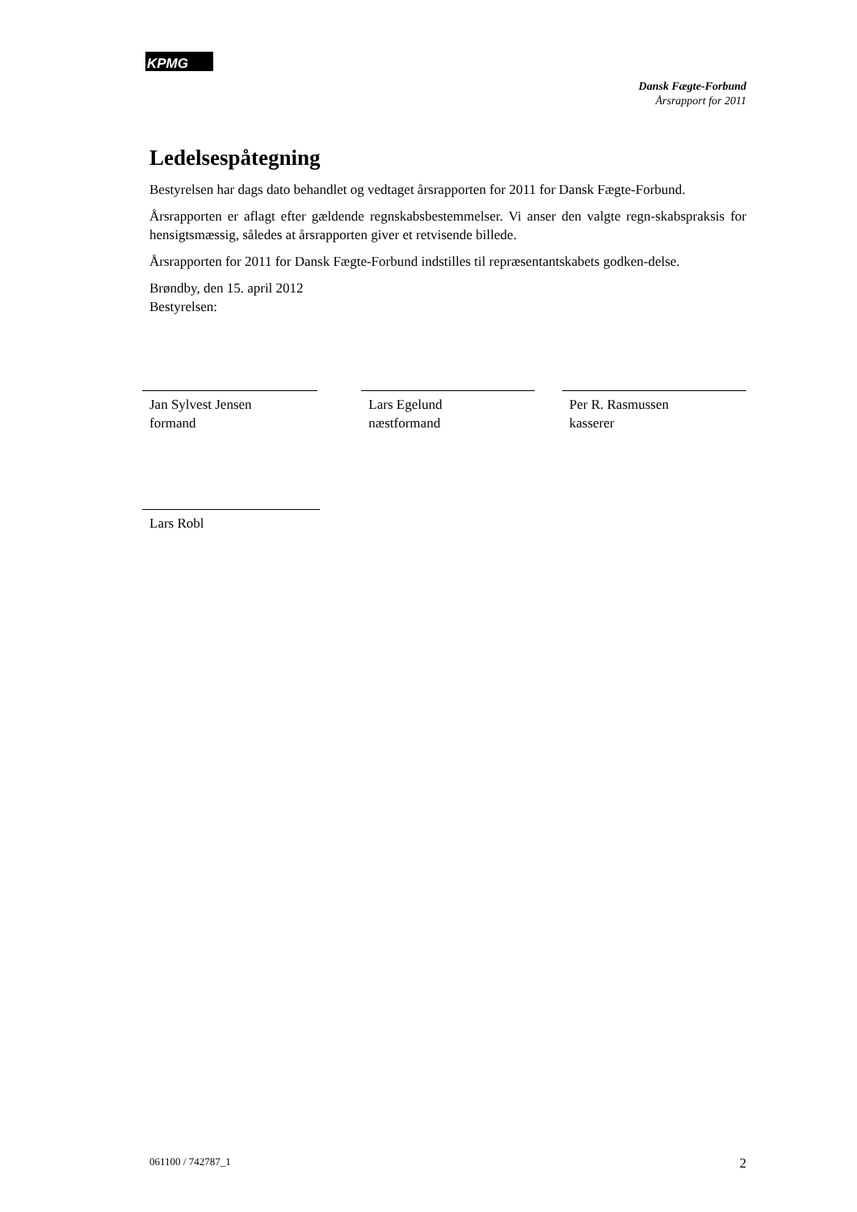KPMG
Dansk Fægte-Forbund
Årsrapport for 2011
Ledelsespåtegning
Bestyrelsen har dags dato behandlet og vedtaget årsrapporten for 2011 for Dansk Fægte-Forbund.
Årsrapporten er aflagt efter gældende regnskabsbestemmelser. Vi anser den valgte regn-skabspraksis for hensigtsmæssig, således at årsrapporten giver et retvisende billede.
Årsrapporten for 2011 for Dansk Fægte-Forbund indstilles til repræsentantskabets godken-delse.
Brøndby, den 15. april 2012
Bestyrelsen:
Jan Sylvest Jensen
formand
Lars Egelund
næstformand
Per R. Rasmussen
kasserer
Lars Robl
061100 / 742787_1 2